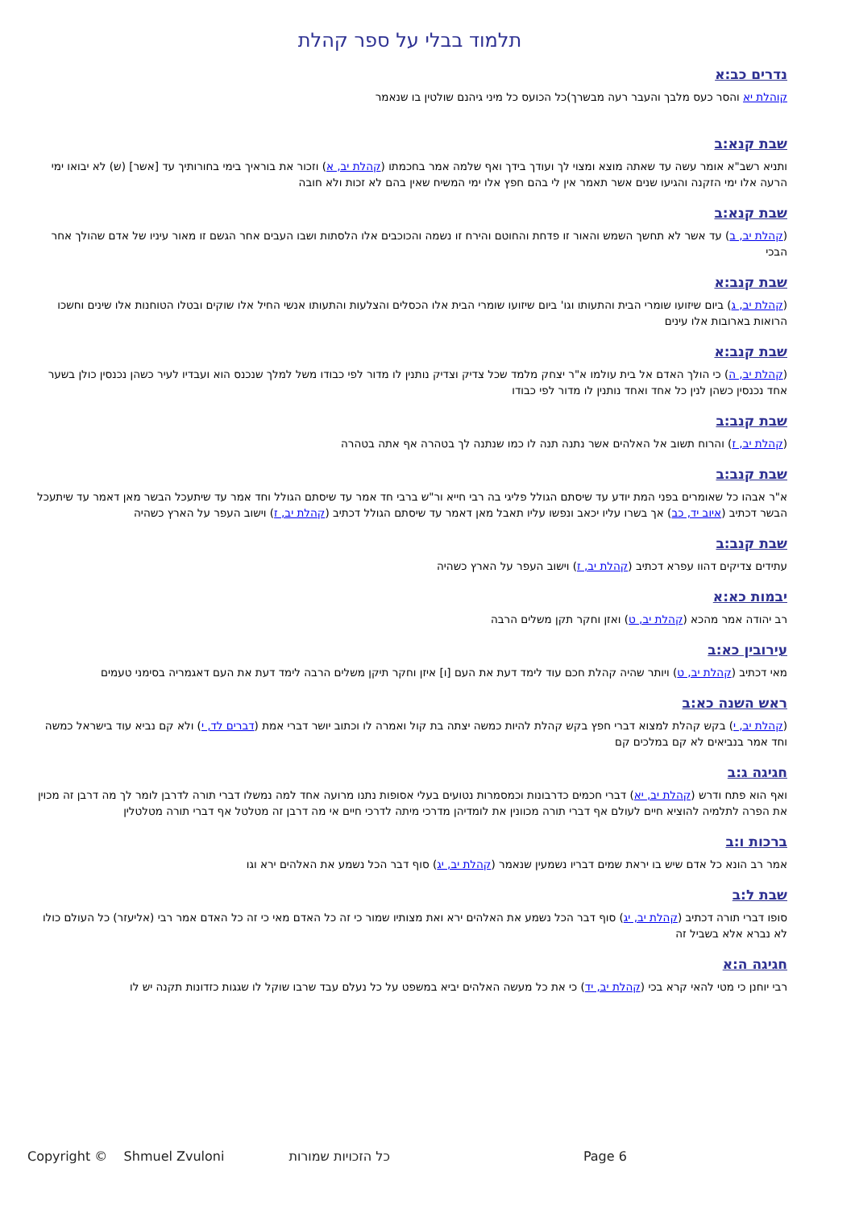תלמוד בבלי על ספר קהלת
נדרים כב:א
קוהלת יא והסר כעס מלבך והעבר רעה מבשרך)כל הכועס כל מיני גיהנם שולטין בו שנאמר
שבת קנא:ב
ותניא רשב"א אומר עשה עד שאתה מוצא ומצוי לך ועודך בידך ואף שלמה אמר בחכמתו (קהלת יב, א) וזכור את בוראיך בימי בחורותיך עד [אשר] (ש) לא יבואו ימי הרעה אלו ימי הזקנה והגיעו שנים אשר תאמר אין לי בהם חפץ אלו ימי המשיח שאין בהם לא זכות ולא חובה
שבת קנא:ב
(קהלת יב, ב) עד אשר לא תחשך השמש והאור זו פדחת והחוטם והירח זו נשמה והכוכבים אלו הלסתות ושבו העבים אחר הגשם זו מאור עיניו של אדם שהולך אחר הבכי
שבת קנב:א
(קהלת יב, ג) ביום שיזועו שומרי הבית והתעותו וגו' ביום שיזועו שומרי הבית אלו הכסלים והצלעות והתעותו אנשי החיל אלו שוקים ובטלו הטוחנות אלו שינים וחשכו הרואות בארובות אלו עינים
שבת קנב:א
(קהלת יב, ה) כי הולך האדם אל בית עולמו א"ר יצחק מלמד שכל צדיק וצדיק נותנין לו מדור לפי כבודו משל למלך שנכנס הוא ועבדיו לעיר כשהן נכנסין כולן בשער אחד נכנסין כשהן לנין כל אחד ואחד נותנין לו מדור לפי כבודו
שבת קנב:ב
(קהלת יב, ז) והרוח תשוב אל האלהים אשר נתנה תנה לו כמו שנתנה לך בטהרה אף אתה בטהרה
שבת קנב:ב
א"ר אבהו כל שאומרים בפני המת יודע עד שיסתם הגולל פליגי בה רבי חייא ור"ש ברבי חד אמר עד שיסתם הגולל וחד אמר עד שיתעכל הבשר מאן דאמר עד שיתעכל הבשר דכתיב (איוב יד, כב) אך בשרו עליו יכאב ונפשו עליו תאבל מאן דאמר עד שיסתם הגולל דכתיב (קהלת יב, ז) וישוב העפר על הארץ כשהיה
שבת קנב:ב
עתידים צדיקים דהוו עפרא דכתיב (קהלת יב, ז) וישוב העפר על הארץ כשהיה
יבמות כא:א
רב יהודה אמר מהכא (קהלת יב, ט) ואזן וחקר תקן משלים הרבה
עירובין כא:ב
מאי דכתיב (קהלת יב, ט) ויותר שהיה קהלת חכם עוד לימד דעת את העם [ו] איזן וחקר תיקן משלים הרבה לימד דעת את העם דאגמריה בסימני טעמים
ראש השנה כא:ב
(קהלת יב, י) בקש קהלת למצוא דברי חפץ בקש קהלת להיות כמשה יצתה בת קול ואמרה לו וכתוב יושר דברי אמת (דברים לד, י) ולא קם נביא עוד בישראל כמשה וחד אמר בנביאים לא קם במלכים קם
חגיגה ג:ב
ואף הוא פתח ודרש (קהלת יב, יא) דברי חכמים כדרבונות וכמסמרות נטועים בעלי אסופות נתנו מרועה אחד למה נמשלו דברי תורה לדרבן לומר לך מה דרבן זה מכוין את הפרה לתלמיה להוציא חיים לעולם אף דברי תורה מכוונין את לומדיהן מדרכי מיתה לדרכי חיים אי מה דרבן זה מטלטל אף דברי תורה מטלטלין
ברכות ו:ב
אמר רב הונא כל אדם שיש בו יראת שמים דבריו נשמעין שנאמר (קהלת יב, יג) סוף דבר הכל נשמע את האלהים ירא וגו
שבת ל:ב
סופו דברי תורה דכתיב (קהלת יב, יג) סוף דבר הכל נשמע את האלהים ירא ואת מצותיו שמור כי זה כל האדם מאי כי זה כל האדם אמר רבי (אליעזר) כל העולם כולו לא נברא אלא בשביל זה
חגיגה ה:א
רבי יוחנן כי מטי להאי קרא בכי (קהלת יב, יד) כי את כל מעשה האלהים יביא במשפט על כל נעלם עבד שרבו שוקל לו שגגות כזדונות תקנה יש לו
Copyright © Shmuel Zvuloni כל הזכויות שמורות Page 6